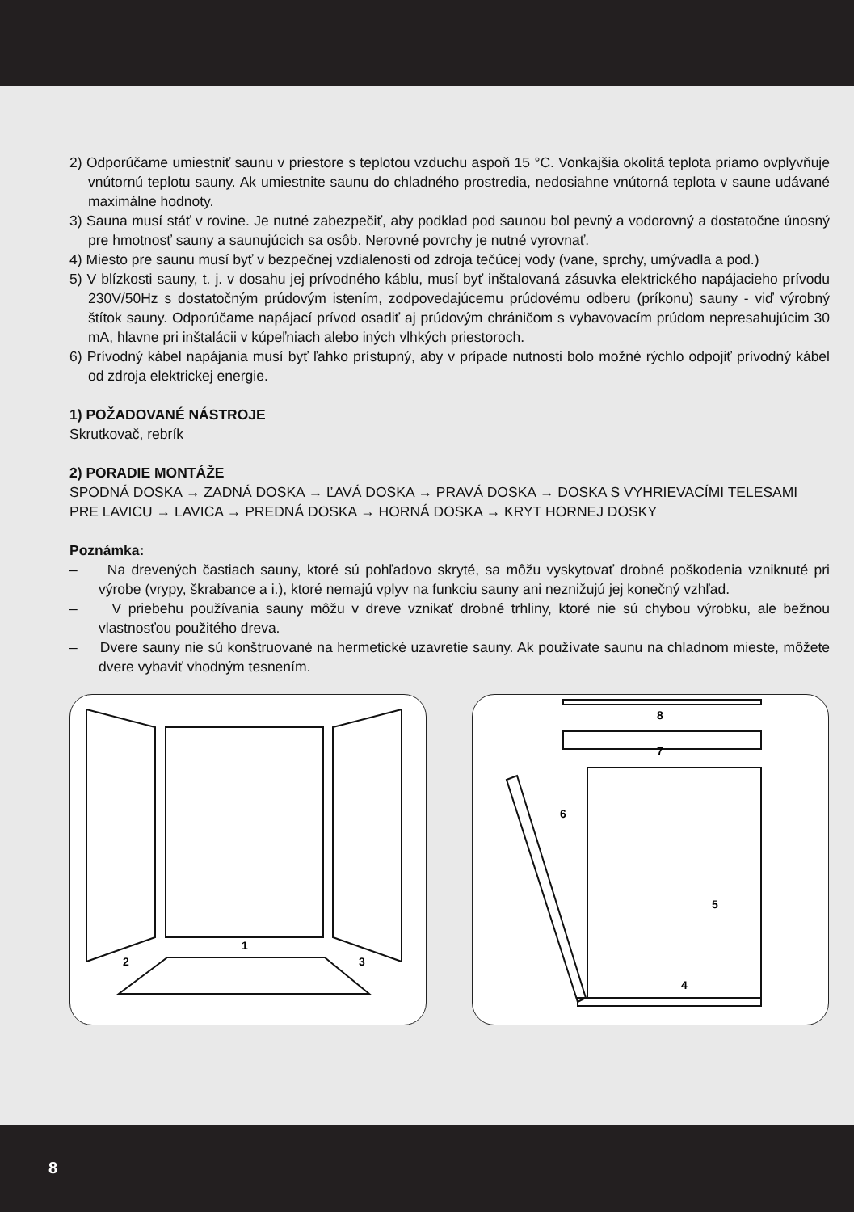2) Odporúčame umiestniť saunu v priestore s teplotou vzduchu aspoň 15 °C. Vonkajšia okolitá teplota priamo ovplyvňuje vnútornú teplotu sauny. Ak umiestnite saunu do chladného prostredia, nedosiahne vnútorná teplota v saune udávané maximálne hodnoty.
3) Sauna musí stáť v rovine. Je nutné zabezpečiť, aby podklad pod saunou bol pevný a vodorovný a dostatočne únosný pre hmotnosť sauny a saunujúcich sa osôb. Nerovné povrchy je nutné vyrovnať.
4) Miesto pre saunu musí byť v bezpečnej vzdialenosti od zdroja tečúcej vody (vane, sprchy, umývadla a pod.)
5) V blízkosti sauny, t. j. v dosahu jej prívodného káblu, musí byť inštalovaná zásuvka elektrického napájacieho prívodu 230V/50Hz s dostatočným prúdovým istením, zodpovedajúcemu prúdovému odberu (príkonu) sauny - viď výrobný štítok sauny. Odporúčame napájací prívod osadiť aj prúdovým chráničom s vybavovacím prúdom nepresahujúcim 30 mA, hlavne pri inštalácii v kúpeľniach alebo iných vlhkých priestoroch.
6) Prívodný kábel napájania musí byť ľahko prístupný, aby v prípade nutnosti bolo možné rýchlo odpojiť prívodný kábel od zdroja elektrickej energie.
1) POŽADOVANÉ NÁSTROJE
Skrutkovač, rebrík
2) PORADIE MONTÁŽE
SPODNÁ DOSKA → ZADNÁ DOSKA → ĽAVÁ DOSKA → PRAVÁ DOSKA → DOSKA S VYHRIEVACÍMI TELESAMI PRE LAVICU → LAVICA → PREDNÁ DOSKA → HORNÁ DOSKA → KRYT HORNEJ DOSKY
Poznámka:
– Na drevených častiach sauny, ktoré sú pohľadovo skryté, sa môžu vyskytovať drobné poškodenia vzniknuté pri výrobe (vrypy, škrabance a i.), ktoré nemajú vplyv na funkciu sauny ani neznižujú jej konečný vzhľad.
– V priebehu používania sauny môžu v dreve vznikať drobné trhliny, ktoré nie sú chybou výrobku, ale bežnou vlastnosťou použitého dreva.
– Dvere sauny nie sú konštruované na hermetické uzavretie sauny. Ak používate saunu na chladnom mieste, môžete dvere vybaviť vhodným tesnením.
1
2
3
8
7
6
5
4
8